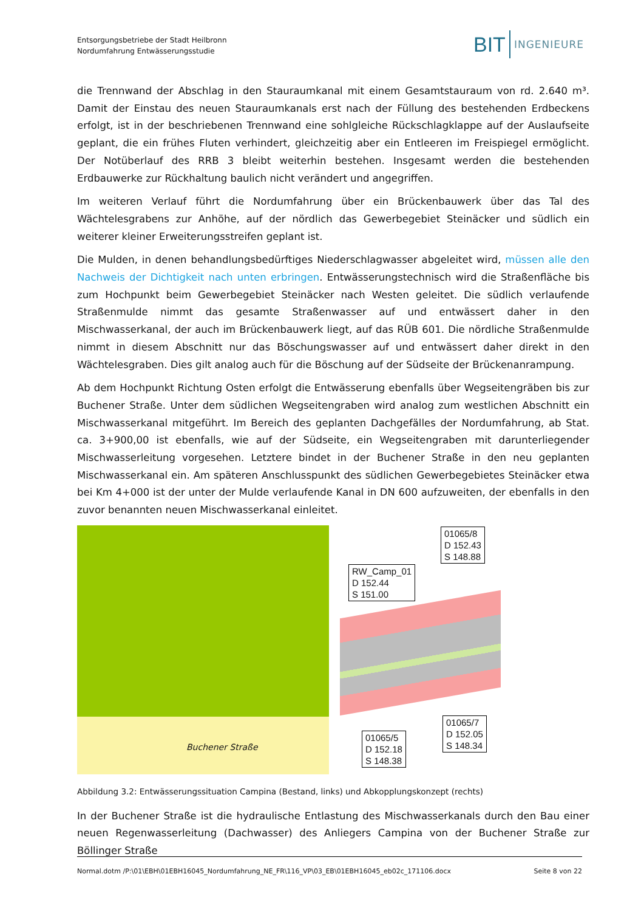Entsorgungsbetriebe der Stadt Heilbronn
Nordumfahrung Entwässerungsstudie
BIT INGENIEURE
die Trennwand der Abschlag in den Stauraumkanal mit einem Gesamtstauraum von rd. 2.640 m³. Damit der Einstau des neuen Stauraumkanals erst nach der Füllung des bestehenden Erdbeckens erfolgt, ist in der beschriebenen Trennwand eine sohlgleiche Rückschlagklappe auf der Auslaufseite geplant, die ein frühes Fluten verhindert, gleichzeitig aber ein Entleeren im Freispiegel ermöglicht. Der Notüberlauf des RRB 3 bleibt weiterhin bestehen. Insgesamt werden die bestehenden Erdbauwerke zur Rückhaltung baulich nicht verändert und angegriffen.
Im weiteren Verlauf führt die Nordumfahrung über ein Brückenbauwerk über das Tal des Wächtelesgrabens zur Anhöhe, auf der nördlich das Gewerbegebiet Steinäcker und südlich ein weiterer kleiner Erweiterungsstreifen geplant ist.
Die Mulden, in denen behandlungsbedürftiges Niederschlagwasser abgeleitet wird, müssen alle den Nachweis der Dichtigkeit nach unten erbringen. Entwässerungstechnisch wird die Straßenfläche bis zum Hochpunkt beim Gewerbegebiet Steinäcker nach Westen geleitet. Die südlich verlaufende Straßenmulde nimmt das gesamte Straßenwasser auf und entwässert daher in den Mischwasserkanal, der auch im Brückenbauwerk liegt, auf das RÜB 601. Die nördliche Straßenmulde nimmt in diesem Abschnitt nur das Böschungswasser auf und entwässert daher direkt in den Wächtelesgraben. Dies gilt analog auch für die Böschung auf der Südseite der Brückenanrampung.
Ab dem Hochpunkt Richtung Osten erfolgt die Entwässerung ebenfalls über Wegseitengräben bis zur Buchener Straße. Unter dem südlichen Wegseitengraben wird analog zum westlichen Abschnitt ein Mischwasserkanal mitgeführt. Im Bereich des geplanten Dachgefälles der Nordumfahrung, ab Stat. ca. 3+900,00 ist ebenfalls, wie auf der Südseite, ein Wegseitengraben mit darunterliegender Mischwasserleitung vorgesehen. Letztere bindet in der Buchener Straße in den neu geplanten Mischwasserkanal ein. Am späteren Anschlusspunkt des südlichen Gewerbegebietes Steinäcker etwa bei Km 4+000 ist der unter der Mulde verlaufende Kanal in DN 600 aufzuweiten, der ebenfalls in den zuvor benannten neuen Mischwasserkanal einleitet.
Buchener Straße
01065/8
D 152.43
S 148.88
RW_Camp_01
D 152.44
S 151.00
01065/7
D 152.05
S 148.34
01065/5
D 152.18
S 148.38
Abbildung 3.2: Entwässerungssituation Campina (Bestand, links) und Abkopplungskonzept (rechts)
In der Buchener Straße ist die hydraulische Entlastung des Mischwasserkanals durch den Bau einer neuen Regenwasserleitung (Dachwasser) des Anliegers Campina von der Buchener Straße zur Böllinger Straße
Normal.dotm /P:\01\EBH\01EBH16045_Nordumfahrung_NE_FR\116_VP\03_EB\01EBH16045_eb02c_171106.docx Seite 8 von 22